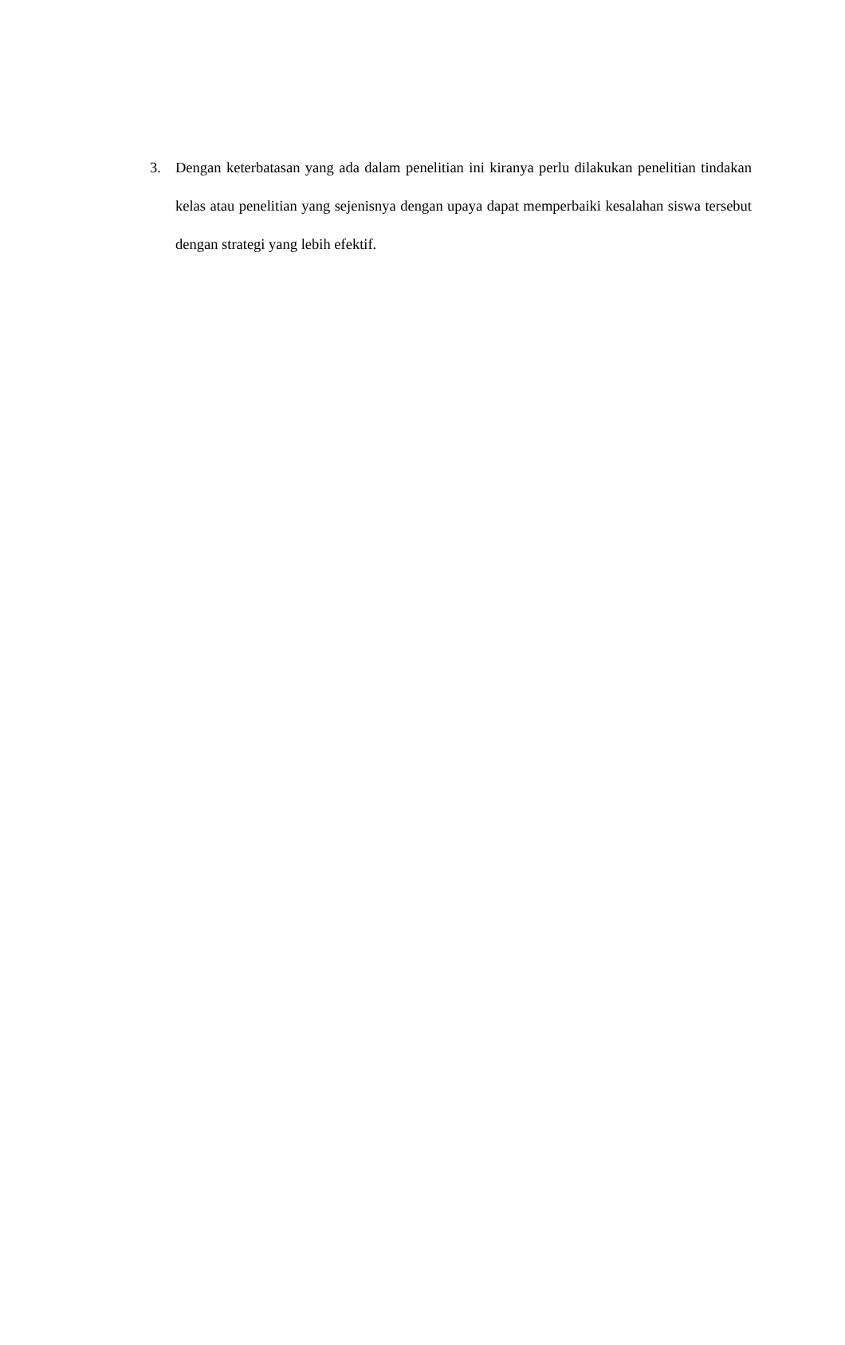3. Dengan keterbatasan yang ada dalam penelitian ini kiranya perlu dilakukan penelitian tindakan kelas atau penelitian yang sejenisnya dengan upaya dapat memperbaiki kesalahan siswa tersebut dengan strategi yang lebih efektif.